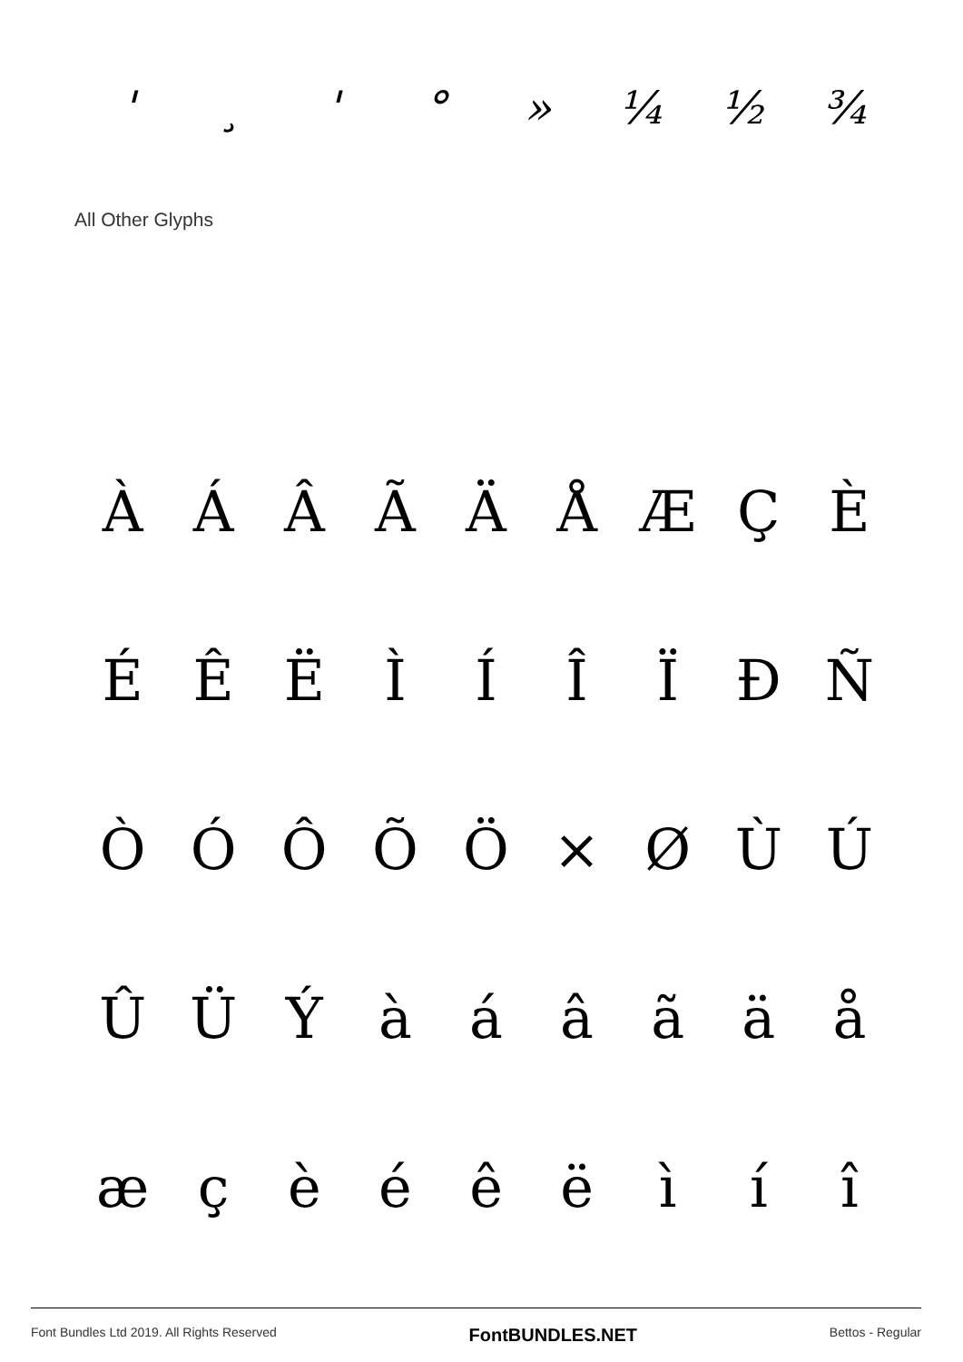' ¸ ' ° » ¼ ½ ¾
All Other Glyphs
ÀÁÂÃÄÅÆÇÈ
ÉÊËÌÍÎÏÐÑ
ÒÓÔÕÖ × ØÙÚ
ÛÜÝàáâãäå
æçèéêëìíî
Font Bundles Ltd 2019. All Rights Reserved FontBUNDLES.NET Bettos - Regular